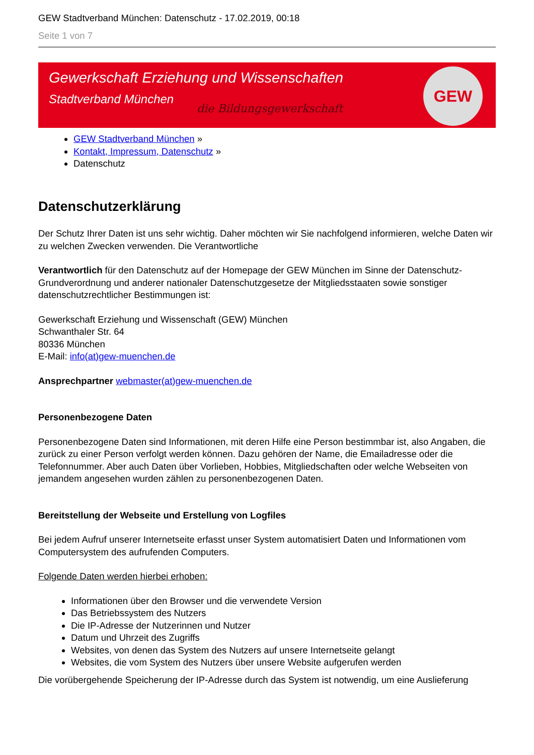GEW Stadtverband München: Datenschutz - 17.02.2019, 00:18
Seite 1 von 7
Gewerkschaft Erziehung und Wissenschaften
Stadtverband München
die Bildungsgewerkschaft
GEW
GEW Stadtverband München »
Kontakt, Impressum, Datenschutz »
Datenschutz
Datenschutzerklärung
Der Schutz Ihrer Daten ist uns sehr wichtig. Daher möchten wir Sie nachfolgend informieren, welche Daten wir zu welchen Zwecken verwenden. Die Verantwortliche
Verantwortlich für den Datenschutz auf der Homepage der GEW München im Sinne der Datenschutz-Grundverordnung und anderer nationaler Datenschutzgesetze der Mitgliedsstaaten sowie sonstiger datenschutzrechtlicher Bestimmungen ist:
Gewerkschaft Erziehung und Wissenschaft (GEW) München
Schwanthaler Str. 64
80336 München
E-Mail: info(at)gew-muenchen.de
Ansprechpartner webmaster(at)gew-muenchen.de
Personenbezogene Daten
Personenbezogene Daten sind Informationen, mit deren Hilfe eine Person bestimmbar ist, also Angaben, die zurück zu einer Person verfolgt werden können. Dazu gehören der Name, die Emailadresse oder die Telefonnummer. Aber auch Daten über Vorlieben, Hobbies, Mitgliedschaften oder welche Webseiten von jemandem angesehen wurden zählen zu personenbezogenen Daten.
Bereitstellung der Webseite und Erstellung von Logfiles
Bei jedem Aufruf unserer Internetseite erfasst unser System automatisiert Daten und Informationen vom Computersystem des aufrufenden Computers.
Folgende Daten werden hierbei erhoben:
Informationen über den Browser und die verwendete Version
Das Betriebssystem des Nutzers
Die IP-Adresse der Nutzerinnen und Nutzer
Datum und Uhrzeit des Zugriffs
Websites, von denen das System des Nutzers auf unsere Internetseite gelangt
Websites, die vom System des Nutzers über unsere Website aufgerufen werden
Die vorübergehende Speicherung der IP-Adresse durch das System ist notwendig, um eine Auslieferung